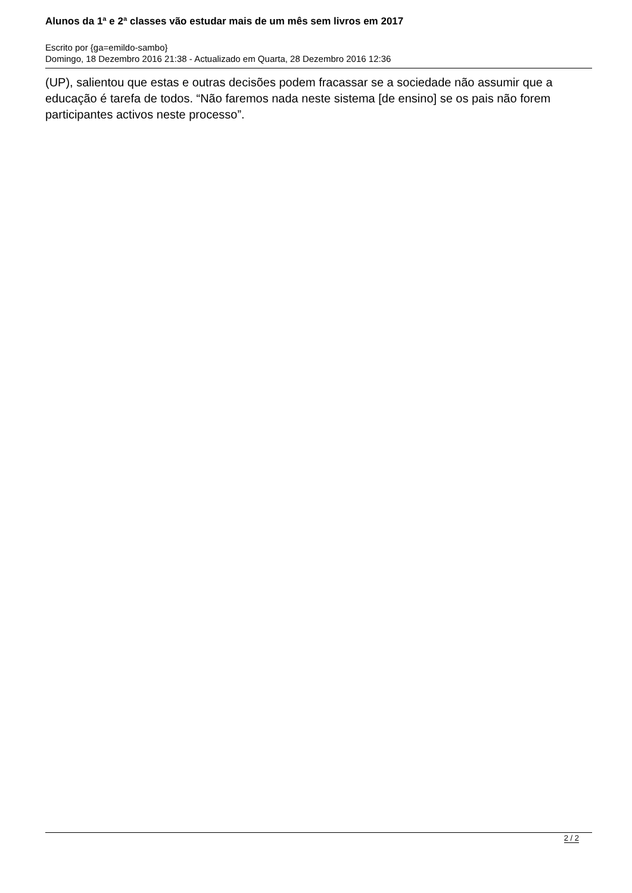Alunos da 1ª e 2ª classes vão estudar mais de um mês sem livros em 2017
Escrito por {ga=emildo-sambo}
Domingo, 18 Dezembro 2016 21:38 - Actualizado em Quarta, 28 Dezembro 2016 12:36
(UP), salientou que estas e outras decisões podem fracassar se a sociedade não assumir que a educação é tarefa de todos. “Não faremos nada neste sistema [de ensino] se os pais não forem participantes activos neste processo”.
2 / 2